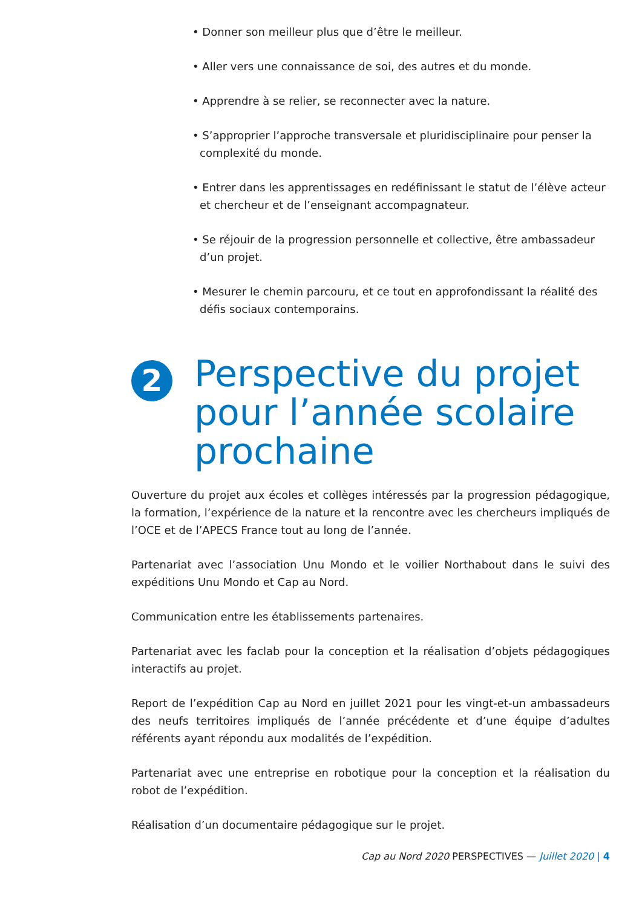• Donner son meilleur plus que d’être le meilleur.
• Aller vers une connaissance de soi, des autres et du monde.
• Apprendre à se relier, se reconnecter avec la nature.
• S’approprier l’approche transversale et pluridisciplinaire pour penser la complexité du monde.
• Entrer dans les apprentissages en redéfinissant le statut de l’élève acteur et chercheur et de l’enseignant accompagnateur.
• Se réjouir de la progression personnelle et collective, être ambassadeur d’un projet.
• Mesurer le chemin parcouru, et ce tout en approfondissant la réalité des défis sociaux contemporains.
2
Perspective du projet pour l’année scolaire prochaine
Ouverture du projet aux écoles et collèges intéressés par la progression pédagogique, la formation, l’expérience de la nature et la rencontre avec les chercheurs impliqués de l’OCE et de l’APECS France tout au long de l’année.
Partenariat avec l’association Unu Mondo et le voilier Northabout dans le suivi des expéditions Unu Mondo et Cap au Nord.
Communication entre les établissements partenaires.
Partenariat avec les faclab pour la conception et la réalisation d’objets pédagogiques interactifs au projet.
Report de l’expédition Cap au Nord en juillet 2021 pour les vingt-et-un ambassadeurs des neufs territoires impliqués de l’année précédente et d’une équipe d’adultes référents ayant répondu aux modalités de l’expédition.
Partenariat avec une entreprise en robotique pour la conception et la réalisation du robot de l’expédition.
Réalisation d’un documentaire pédagogique sur le projet.
Cap au Nord 2020 PERSPECTIVES — Juillet 2020 | 4